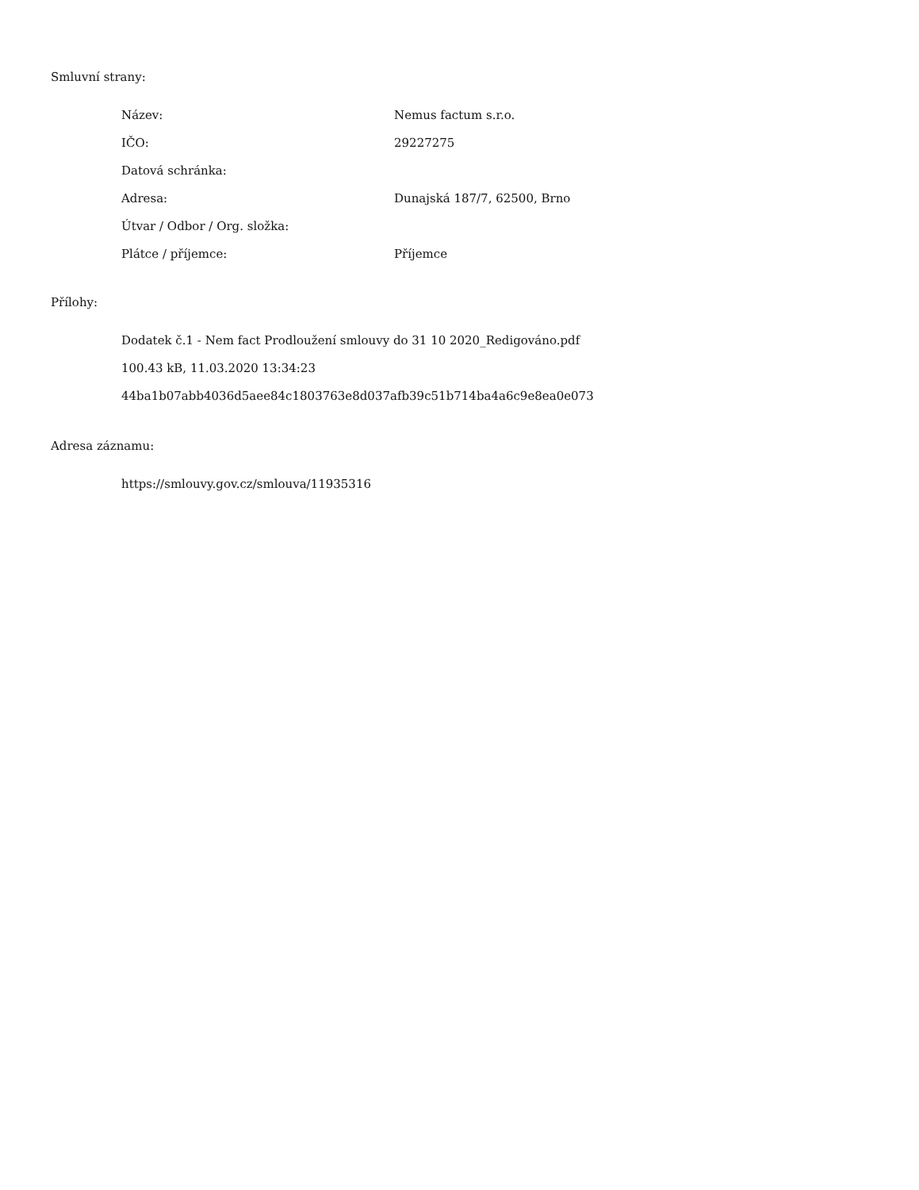Smluvní strany:
| Název: | Nemus factum s.r.o. |
| IČO: | 29227275 |
| Datová schránka: | |
| Adresa: | Dunajská 187/7, 62500, Brno |
| Útvar / Odbor / Org. složka: | |
| Plátce / příjemce: | Příjemce |
Přílohy:
Dodatek č.1 - Nem fact Prodloužení smlouvy do 31 10 2020_Redigováno.pdf
100.43 kB, 11.03.2020 13:34:23
44ba1b07abb4036d5aee84c1803763e8d037afb39c51b714ba4a6c9e8ea0e073
Adresa záznamu:
https://smlouvy.gov.cz/smlouva/11935316